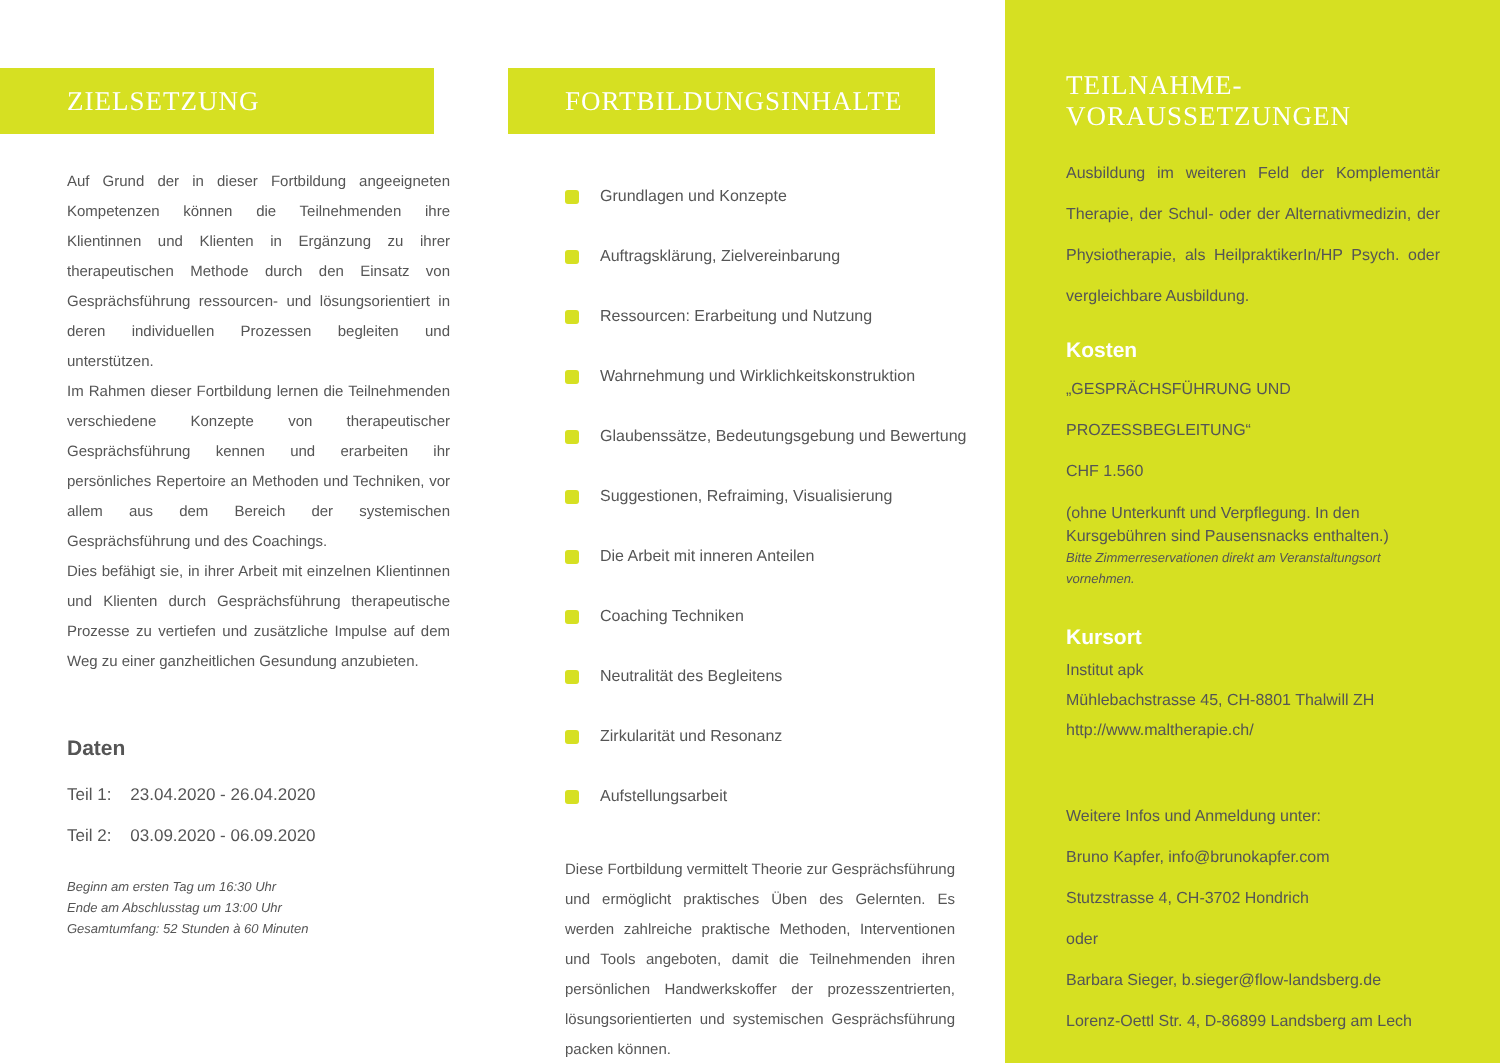ZIELSETZUNG
Auf Grund der in dieser Fortbildung angeeigneten Kompetenzen können die Teilnehmenden ihre Klientinnen und Klienten in Ergänzung zu ihrer therapeutischen Methode durch den Einsatz von Gesprächsführung ressourcen- und lösungsorientiert in deren individuellen Prozessen begleiten und unterstützen.
Im Rahmen dieser Fortbildung lernen die Teilnehmenden verschiedene Konzepte von therapeutischer Gesprächsführung kennen und erarbeiten ihr persönliches Repertoire an Methoden und Techniken, vor allem aus dem Bereich der systemischen Gesprächsführung und des Coachings.
Dies befähigt sie, in ihrer Arbeit mit einzelnen Klientinnen und Klienten durch Gesprächsführung therapeutische Prozesse zu vertiefen und zusätzliche Impulse auf dem Weg zu einer ganzheitlichen Gesundung anzubieten.
Daten
Teil 1: 23.04.2020 - 26.04.2020
Teil 2: 03.09.2020 - 06.09.2020
Beginn am ersten Tag um 16:30 Uhr
Ende am Abschlusstag um 13:00 Uhr
Gesamtumfang: 52 Stunden à 60 Minuten
FORTBILDUNGSINHALTE
Grundlagen und Konzepte
Auftragsklärung, Zielvereinbarung
Ressourcen: Erarbeitung und Nutzung
Wahrnehmung und Wirklichkeitskonstruktion
Glaubenssätze, Bedeutungsgebung und Bewertung
Suggestionen, Refraiming, Visualisierung
Die Arbeit mit inneren Anteilen
Coaching Techniken
Neutralität des Begleitens
Zirkularität und Resonanz
Aufstellungsarbeit
Diese Fortbildung vermittelt Theorie zur Gesprächsführung und ermöglicht praktisches Üben des Gelernten. Es werden zahlreiche praktische Methoden, Interventionen und Tools angeboten, damit die Teilnehmenden ihren persönlichen Handwerkskoffer der prozesszentrierten, lösungsorientierten und systemischen Gesprächsführung packen können.
TEILNAHME-
VORAUSSETZUNGEN
Ausbildung im weiteren Feld der Komplementär Therapie, der Schul- oder der Alternativmedizin, der Physiotherapie, als HeilpraktikerIn/HP Psych. oder vergleichbare Ausbildung.
Kosten
„GESPRÄCHSFÜHRUNG UND PROZESSBEGLEITUNG“
CHF 1.560
(ohne Unterkunft und Verpflegung. In den Kursgebühren sind Pausensnacks enthalten.)
Bitte Zimmerreservationen direkt am Veranstaltungsort vornehmen.
Kursort
Institut apk
Mühlebachstrasse 45, CH-8801 Thalwill ZH
http://www.maltherapie.ch/
Weitere Infos und Anmeldung unter:
Bruno Kapfer, info@brunokapfer.com
Stutzstrasse 4, CH-3702 Hondrich
oder
Barbara Sieger, b.sieger@flow-landsberg.de
Lorenz-Oettl Str. 4, D-86899 Landsberg am Lech